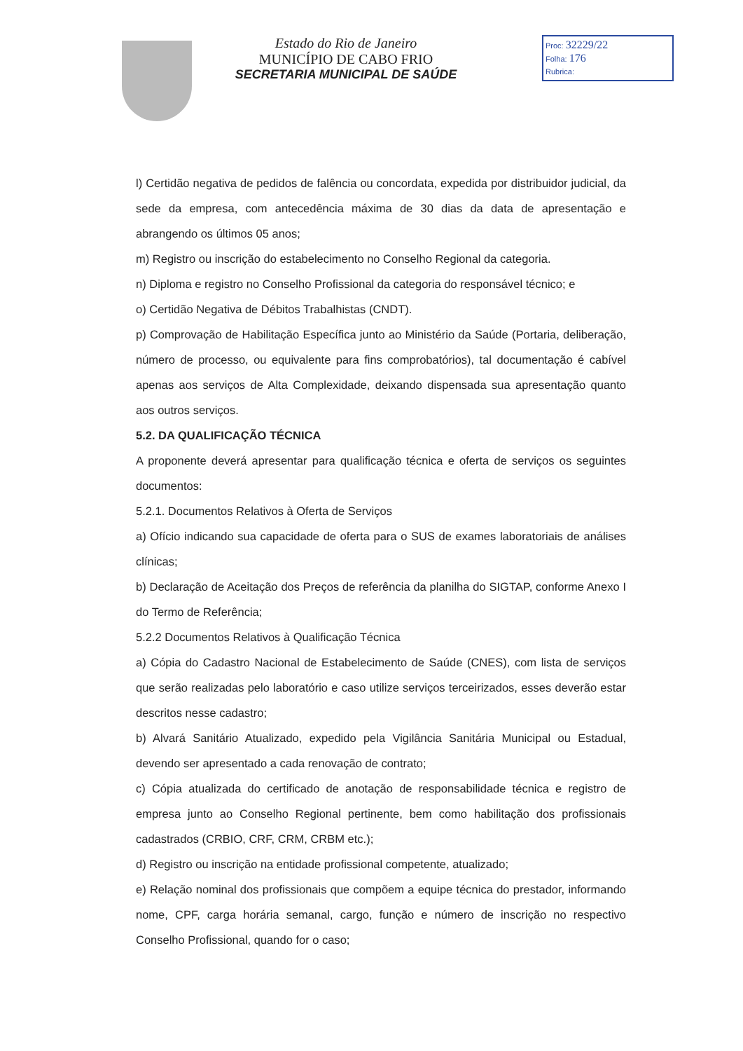Estado do Rio de Janeiro
MUNICÍPIO DE CABO FRIO
SECRETARIA MUNICIPAL DE SAÚDE
Proc: 32229/22
Folha: 176
Rubrica:
l) Certidão negativa de pedidos de falência ou concordata, expedida por distribuidor judicial, da sede da empresa, com antecedência máxima de 30 dias da data de apresentação e abrangendo os últimos 05 anos;
m) Registro ou inscrição do estabelecimento no Conselho Regional da categoria.
n) Diploma e registro no Conselho Profissional da categoria do responsável técnico; e
o) Certidão Negativa de Débitos Trabalhistas (CNDT).
p) Comprovação de Habilitação Específica junto ao Ministério da Saúde (Portaria, deliberação, número de processo, ou equivalente para fins comprobatórios), tal documentação é cabível apenas aos serviços de Alta Complexidade, deixando dispensada sua apresentação quanto aos outros serviços.
5.2. DA QUALIFICAÇÃO TÉCNICA
A proponente deverá apresentar para qualificação técnica e oferta de serviços os seguintes documentos:
5.2.1. Documentos Relativos à Oferta de Serviços
a) Ofício indicando sua capacidade de oferta para o SUS de exames laboratoriais de análises clínicas;
b) Declaração de Aceitação dos Preços de referência da planilha do SIGTAP, conforme Anexo I do Termo de Referência;
5.2.2 Documentos Relativos à Qualificação Técnica
a) Cópia do Cadastro Nacional de Estabelecimento de Saúde (CNES), com lista de serviços que serão realizadas pelo laboratório e caso utilize serviços terceirizados, esses deverão estar descritos nesse cadastro;
b) Alvará Sanitário Atualizado, expedido pela Vigilância Sanitária Municipal ou Estadual, devendo ser apresentado a cada renovação de contrato;
c) Cópia atualizada do certificado de anotação de responsabilidade técnica e registro de empresa junto ao Conselho Regional pertinente, bem como habilitação dos profissionais cadastrados (CRBIO, CRF, CRM, CRBM etc.);
d) Registro ou inscrição na entidade profissional competente, atualizado;
e) Relação nominal dos profissionais que compõem a equipe técnica do prestador, informando nome, CPF, carga horária semanal, cargo, função e número de inscrição no respectivo Conselho Profissional, quando for o caso;